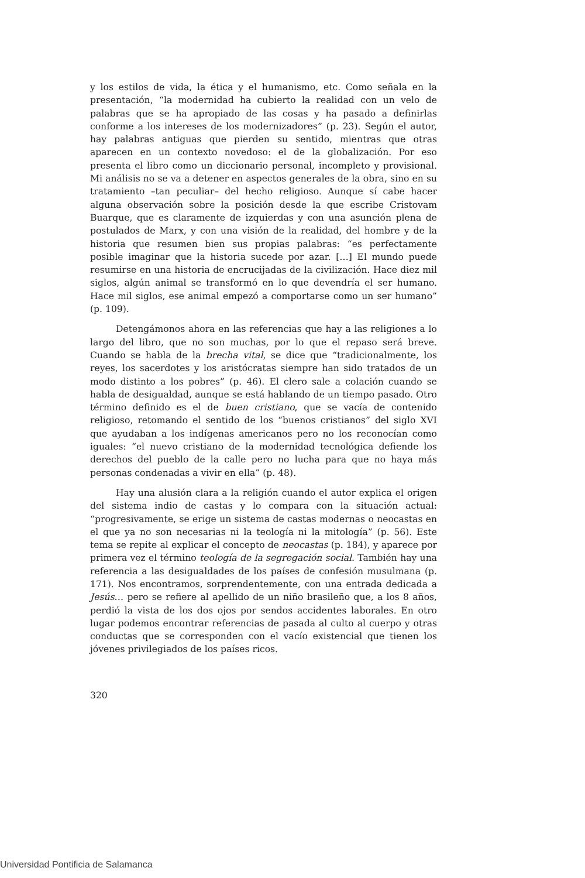y los estilos de vida, la ética y el humanismo, etc. Como señala en la presentación, “la modernidad ha cubierto la realidad con un velo de palabras que se ha apropiado de las cosas y ha pasado a definirlas conforme a los intereses de los modernizadores” (p. 23). Según el autor, hay palabras antiguas que pierden su sentido, mientras que otras aparecen en un contexto novedoso: el de la globalización. Por eso presenta el libro como un diccionario personal, incompleto y provisional. Mi análisis no se va a detener en aspectos generales de la obra, sino en su tratamiento –tan peculiar– del hecho religioso. Aunque sí cabe hacer alguna observación sobre la posición desde la que escribe Cristovam Buarque, que es claramente de izquierdas y con una asunción plena de postulados de Marx, y con una visión de la realidad, del hombre y de la historia que resumen bien sus propias palabras: “es perfectamente posible imaginar que la historia sucede por azar. […] El mundo puede resumirse en una historia de encrucijadas de la civilización. Hace diez mil siglos, algún animal se transformó en lo que devendría el ser humano. Hace mil siglos, ese animal empezó a comportarse como un ser humano” (p. 109).
Detengámonos ahora en las referencias que hay a las religiones a lo largo del libro, que no son muchas, por lo que el repaso será breve. Cuando se habla de la brecha vital, se dice que “tradicionalmente, los reyes, los sacerdotes y los aristócratas siempre han sido tratados de un modo distinto a los pobres” (p. 46). El clero sale a colación cuando se habla de desigualdad, aunque se está hablando de un tiempo pasado. Otro término definido es el de buen cristiano, que se vacía de contenido religioso, retomando el sentido de los “buenos cristianos” del siglo XVI que ayudaban a los indígenas americanos pero no los reconocían como iguales: “el nuevo cristiano de la modernidad tecnológica defiende los derechos del pueblo de la calle pero no lucha para que no haya más personas condenadas a vivir en ella” (p. 48).
Hay una alusión clara a la religión cuando el autor explica el origen del sistema indio de castas y lo compara con la situación actual: “progresivamente, se erige un sistema de castas modernas o neocastas en el que ya no son necesarias ni la teología ni la mitología” (p. 56). Este tema se repite al explicar el concepto de neocastas (p. 184), y aparece por primera vez el término teología de la segregación social. También hay una referencia a las desigualdades de los países de confesión musulmana (p. 171). Nos encontramos, sorprendentemente, con una entrada dedicada a Jesús… pero se refiere al apellido de un niño brasileño que, a los 8 años, perdió la vista de los dos ojos por sendos accidentes laborales. En otro lugar podemos encontrar referencias de pasada al culto al cuerpo y otras conductas que se corresponden con el vacío existencial que tienen los jóvenes privilegiados de los países ricos.
320
Universidad Pontificia de Salamanca